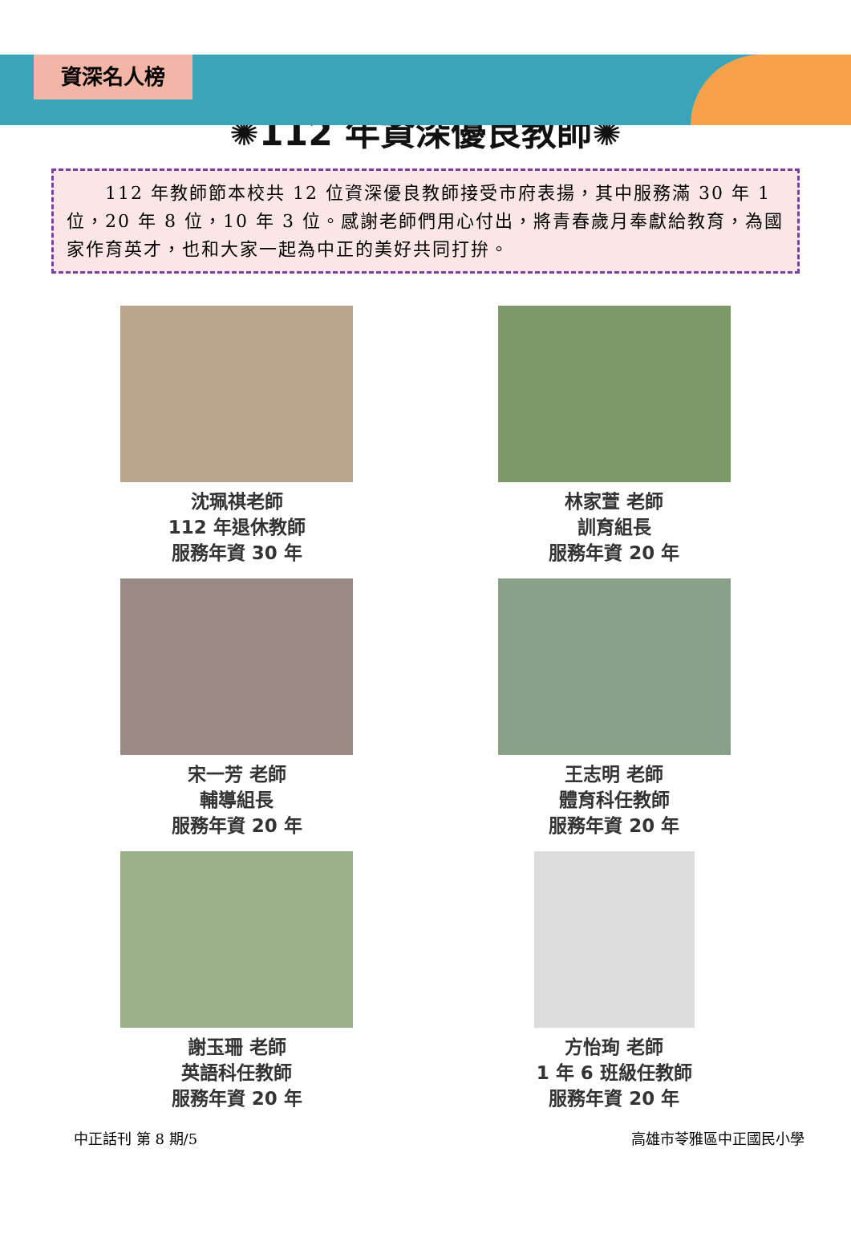資深名人榜
✺112 年資深優良教師✺
　　112 年教師節本校共 12 位資深優良教師接受市府表揚，其中服務滿 30 年 1 位，20 年 8 位，10 年 3 位。感謝老師們用心付出，將青春歲月奉獻給教育，為國家作育英才，也和大家一起為中正的美好共同打拚。
沈珮祺老師
112 年退休教師
服務年資 30 年
林家萱 老師
訓育組長
服務年資 20 年
宋一芳 老師
輔導組長
服務年資 20 年
王志明 老師
體育科任教師
服務年資 20 年
謝玉珊 老師
英語科任教師
服務年資 20 年
方怡珣 老師
1 年 6 班級任教師
服務年資 20 年
中正話刊 第 8 期/5 高雄市苓雅區中正國民小學